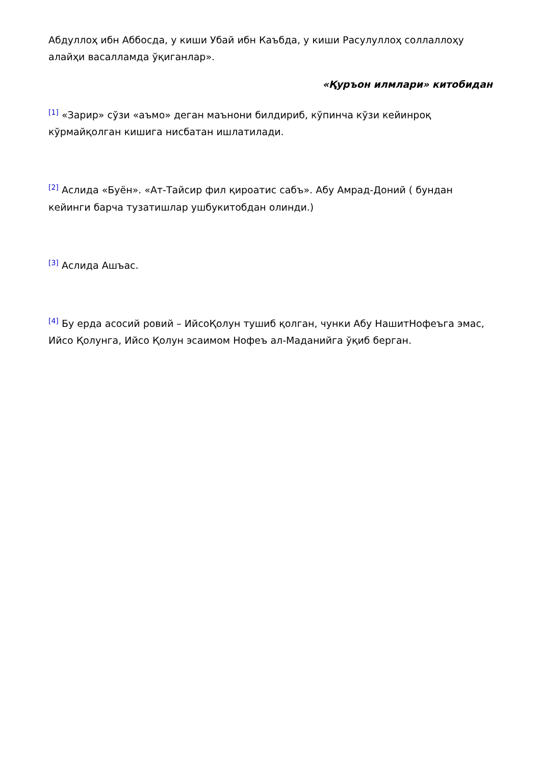Абдуллоҳ ибн Аббосда, у киши Убай ибн Каъбда, у киши Расулуллоҳ соллаллоҳу алайҳи васалламда ўқиганлар».
«Қуръон илмлари» китобидан
<sup>[1]</sup> «Зарир» сўзи «аъмо» деган маънони билдириб, кўпинча кўзи кейинроқ кўрмайқолган кишига нисбатан ишлатилади.
<sup>[2]</sup> Аслида «Буён». «Ат-Тайсир фил қироатис сабъ». Абу Амрад-Доний ( бундан кейинги барча тузатишлар ушбукитобдан олинди.)
<sup>[3]</sup> Аслида Ашъас.
<sup>[4]</sup> Бу ерда асосий ровий – ИйсоҚолун тушиб қолган, чунки Абу НашитНофеъга эмас, Ийсо Қолунга, Ийсо Қолун эсаимом Нофеъ ал-Маданийга ўқиб берган.